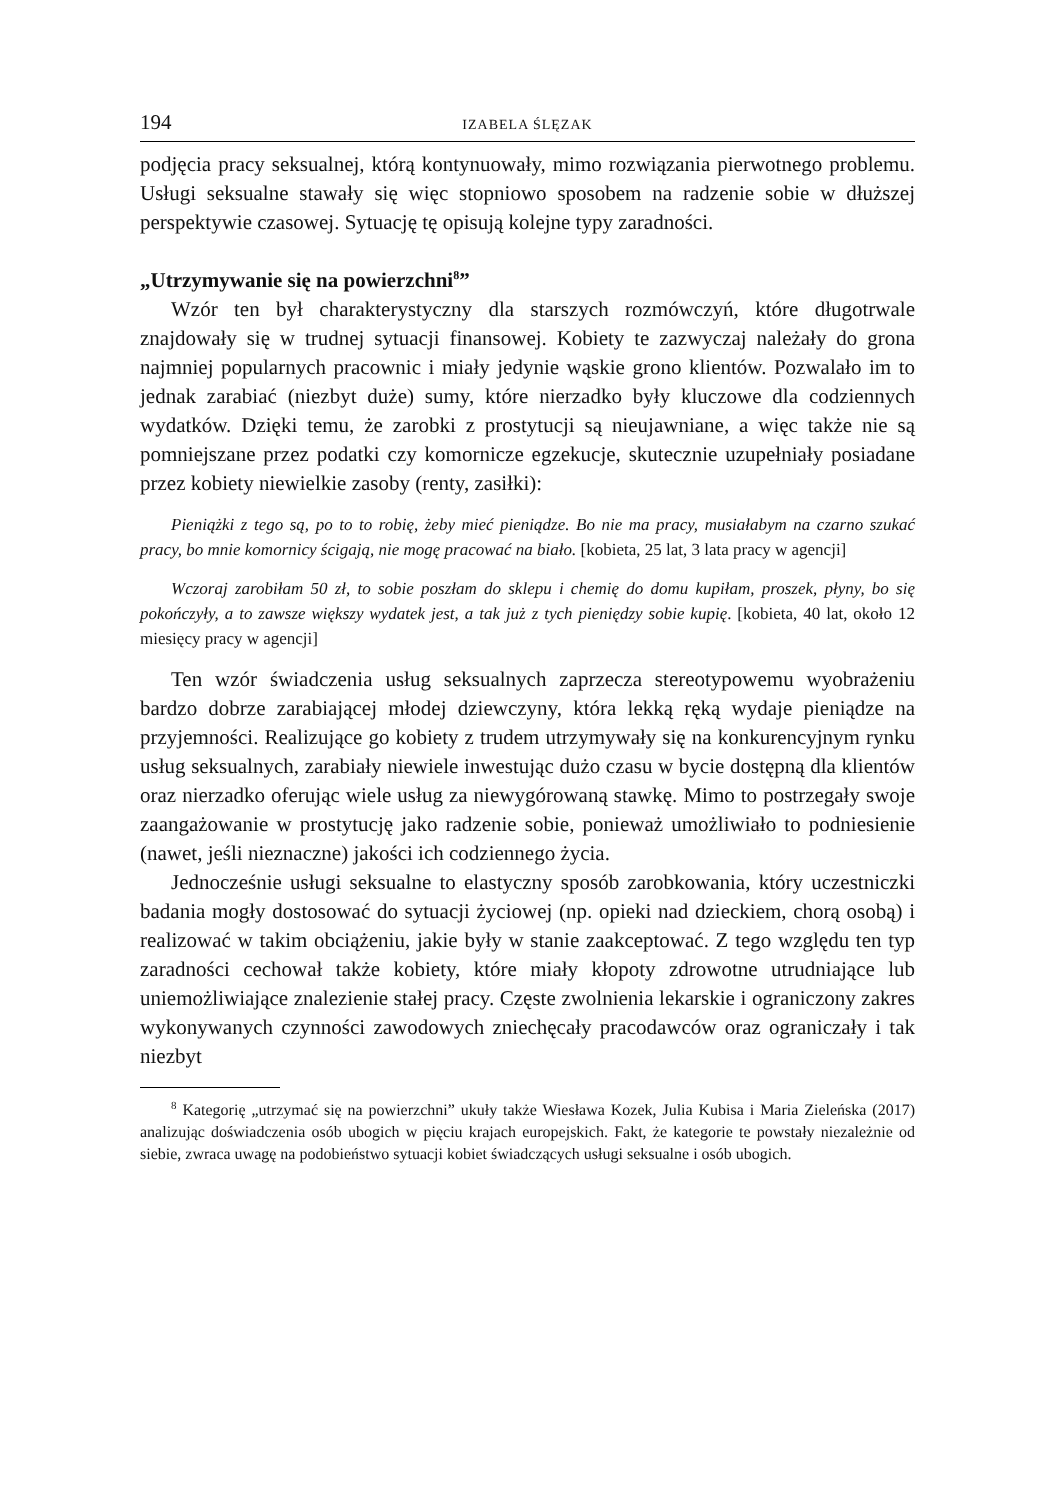194 IZABELA ŚLĘZAK
podjęcia pracy seksualnej, którą kontynuowały, mimo rozwiązania pierwotnego problemu. Usługi seksualne stawały się więc stopniowo sposobem na radzenie sobie w dłuższej perspektywie czasowej. Sytuację tę opisują kolejne typy zaradności.
„Utrzymywanie się na powierzchni<sup>8</sup>”
Wzór ten był charakterystyczny dla starszych rozmówczyń, które długotrwale znajdowały się w trudnej sytuacji finansowej. Kobiety te zazwyczaj należały do grona najmniej popularnych pracownic i miały jedynie wąskie grono klientów. Pozwalało im to jednak zarabiać (niezbyt duże) sumy, które nierzadko były kluczowe dla codziennych wydatków. Dzięki temu, że zarobki z prostytucji są nieujawniane, a więc także nie są pomniejszane przez podatki czy komornicze egzekucje, skutecznie uzupełniały posiadane przez kobiety niewielkie zasoby (renty, zasiłki):
Pieniążki z tego są, po to to robię, żeby mieć pieniądze. Bo nie ma pracy, musiałabym na czarno szukać pracy, bo mnie komornicy ścigają, nie mogę pracować na biało. [kobieta, 25 lat, 3 lata pracy w agencji]
Wczoraj zarobiłam 50 zł, to sobie poszłam do sklepu i chemię do domu kupiłam, proszek, płyny, bo się pokończyły, a to zawsze większy wydatek jest, a tak już z tych pieniędzy sobie kupię. [kobieta, 40 lat, około 12 miesięcy pracy w agencji]
Ten wzór świadczenia usług seksualnych zaprzecza stereotypowemu wyobrażeniu bardzo dobrze zarabiającej młodej dziewczyny, która lekką ręką wydaje pieniądze na przyjemności. Realizujące go kobiety z trudem utrzymywały się na konkurencyjnym rynku usług seksualnych, zarabiały niewiele inwestując dużo czasu w bycie dostępną dla klientów oraz nierzadko oferując wiele usług za niewygórowaną stawkę. Mimo to postrzegały swoje zaangażowanie w prostytucję jako radzenie sobie, ponieważ umożliwiało to podniesienie (nawet, jeśli nieznaczne) jakości ich codziennego życia.
Jednocześnie usługi seksualne to elastyczny sposób zarobkowania, który uczestniczki badania mogły dostosować do sytuacji życiowej (np. opieki nad dzieckiem, chorą osobą) i realizować w takim obciążeniu, jakie były w stanie zaakceptować. Z tego względu ten typ zaradności cechował także kobiety, które miały kłopoty zdrowotne utrudniające lub uniemożliwiające znalezienie stałej pracy. Częste zwolnienia lekarskie i ograniczony zakres wykonywanych czynności zawodowych zniechęcały pracodawców oraz ograniczały i tak niezbyt
<sup>8</sup> Kategorię „utrzymać się na powierzchni” ukuły także Wiesława Kozek, Julia Kubisa i Maria Zieleńska (2017) analizując doświadczenia osób ubogich w pięciu krajach europejskich. Fakt, że kategorie te powstały niezależnie od siebie, zwraca uwagę na podobieństwo sytuacji kobiet świadczących usługi seksualne i osób ubogich.